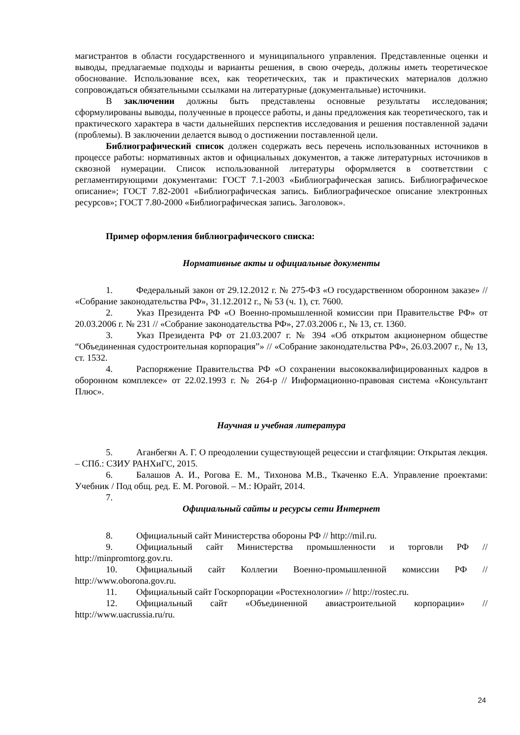магистрантов в области государственного и муниципального управления. Представленные оценки и выводы, предлагаемые подходы и варианты решения, в свою очередь, должны иметь теоретическое обоснование. Использование всех, как теоретических, так и практических материалов должно сопровождаться обязательными ссылками на литературные (документальные) источники.
В заключении должны быть представлены основные результаты исследования; сформулированы выводы, полученные в процессе работы, и даны предложения как теоретического, так и практического характера в части дальнейших перспектив исследования и решения поставленной задачи (проблемы). В заключении делается вывод о достижении поставленной цели.
Библиографический список должен содержать весь перечень использованных источников в процессе работы: нормативных актов и официальных документов, а также литературных источников в сквозной нумерации. Список использованной литературы оформляется в соответствии с регламентирующими документами: ГОСТ 7.1-2003 «Библиографическая запись. Библиографическое описание»; ГОСТ 7.82-2001 «Библиографическая запись. Библиографическое описание электронных ресурсов»; ГОСТ 7.80-2000 «Библиографическая запись. Заголовок».
Пример оформления библиографического списка:
Нормативные акты и официальные документы
1. Федеральный закон от 29.12.2012 г. № 275-ФЗ «О государственном оборонном заказе» // «Собрание законодательства РФ», 31.12.2012 г., № 53 (ч. 1), ст. 7600.
2. Указ Президента РФ «О Военно-промышленной комиссии при Правительстве РФ» от 20.03.2006 г. № 231 // «Собрание законодательства РФ», 27.03.2006 г., № 13, ст. 1360.
3. Указ Президента РФ от 21.03.2007 г. № 394 «Об открытом акционерном обществе “Объединенная судостроительная корпорация”» // «Собрание законодательства РФ», 26.03.2007 г., № 13, ст. 1532.
4. Распоряжение Правительства РФ «О сохранении высококвалифицированных кадров в оборонном комплексе» от 22.02.1993 г. № 264-р // Информационно-правовая система «Консультант Плюс».
Научная и учебная литература
5. Аганбегян А. Г. О преодолении существующей рецессии и стагфляции: Открытая лекция. – СПб.: СЗИУ РАНХиГС, 2015.
6. Балашов А. И., Рогова Е. М., Тихонова М.В., Ткаченко Е.А. Управление проектами: Учебник / Под общ. ред. Е. М. Роговой. – М.: Юрайт, 2014.
7.
Официальный сайты и ресурсы сети Интернет
8. Официальный сайт Министерства обороны РФ // http://mil.ru.
9. Официальный сайт Министерства промышленности и торговли РФ // http://minpromtorg.gov.ru.
10. Официальный сайт Коллегии Военно-промышленной комиссии РФ // http://www.oborona.gov.ru.
11. Официальный сайт Госкорпорации «Ростехнологии» // http://rostec.ru.
12. Официальный сайт «Объединенной авиастроительной корпорации» // http://www.uacrussia.ru/ru.
24